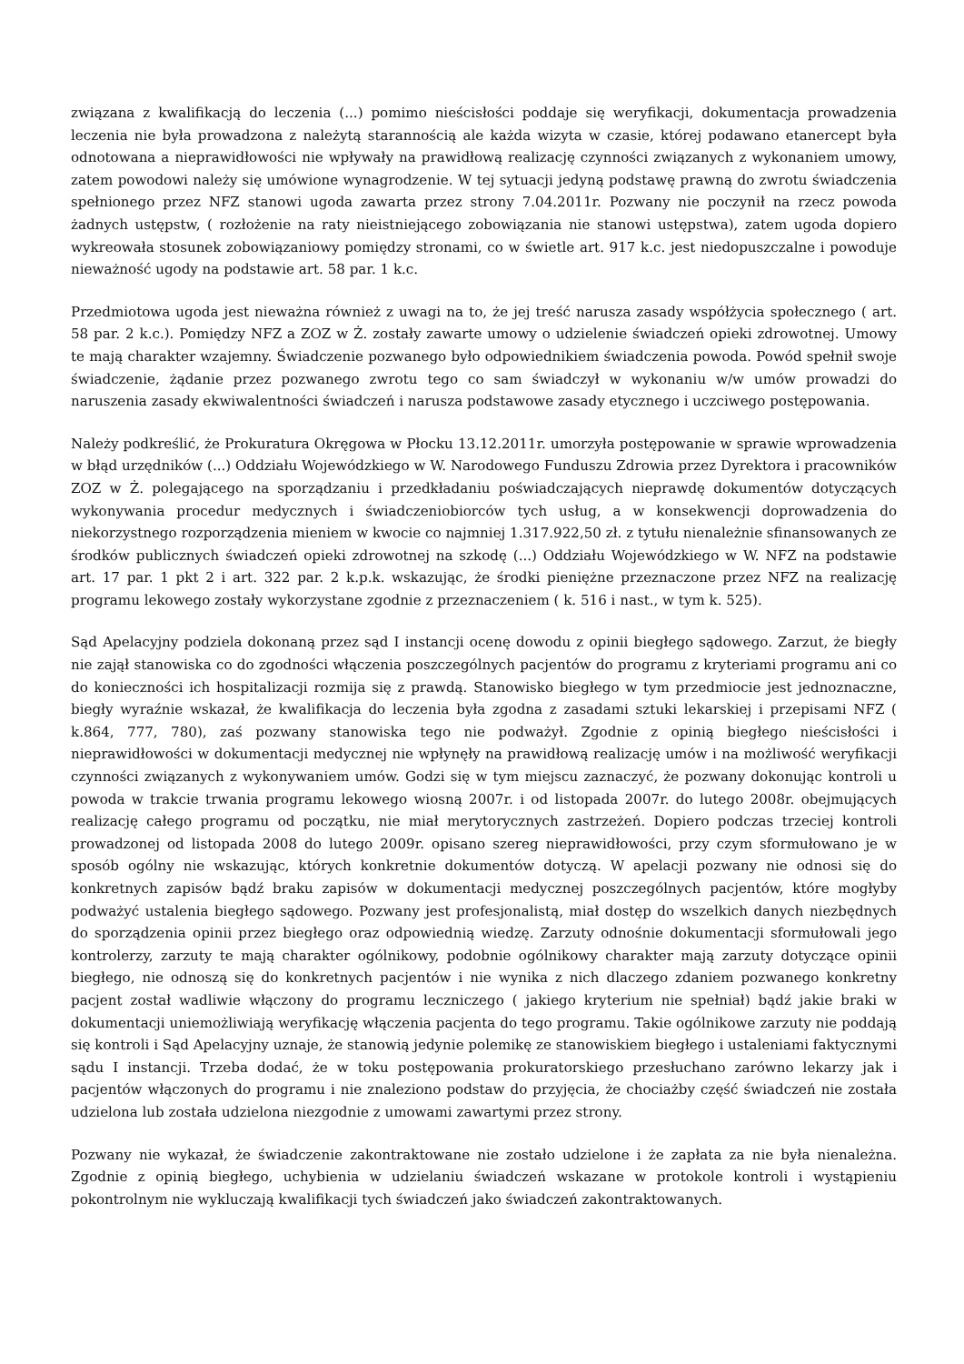związana z kwalifikacją do leczenia (...) pomimo nieścisłości poddaje się weryfikacji, dokumentacja prowadzenia leczenia nie była prowadzona z należytą starannością ale każda wizyta w czasie, której podawano etanercept była odnotowana a nieprawidłowości nie wpływały na prawidłową realizację czynności związanych z wykonaniem umowy, zatem powodowi należy się umówione wynagrodzenie. W tej sytuacji jedyną podstawę prawną do zwrotu świadczenia spełnionego przez NFZ stanowi ugoda zawarta przez strony 7.04.2011r. Pozwany nie poczynił na rzecz powoda żadnych ustępstw, ( rozłożenie na raty nieistniejącego zobowiązania nie stanowi ustępstwa), zatem ugoda dopiero wykreowała stosunek zobowiązaniowy pomiędzy stronami, co w świetle art. 917 k.c. jest niedopuszczalne i powoduje nieważność ugody na podstawie art. 58 par. 1 k.c.
Przedmiotowa ugoda jest nieważna również z uwagi na to, że jej treść narusza zasady współżycia społecznego ( art. 58 par. 2 k.c.). Pomiędzy NFZ a ZOZ w Ż. zostały zawarte umowy o udzielenie świadczeń opieki zdrowotnej. Umowy te mają charakter wzajemny. Świadczenie pozwanego było odpowiednikiem świadczenia powoda. Powód spełnił swoje świadczenie, żądanie przez pozwanego zwrotu tego co sam świadczył w wykonaniu w/w umów prowadzi do naruszenia zasady ekwiwalentności świadczeń i narusza podstawowe zasady etycznego i uczciwego postępowania.
Należy podkreślić, że Prokuratura Okręgowa w Płocku 13.12.2011r. umorzyła postępowanie w sprawie wprowadzenia w błąd urzędników (...) Oddziału Wojewódzkiego w W. Narodowego Funduszu Zdrowia przez Dyrektora i pracowników ZOZ w Ż. polegającego na sporządzaniu i przedkładaniu poświadczających nieprawdę dokumentów dotyczących wykonywania procedur medycznych i świadczeniobiorców tych usług, a w konsekwencji doprowadzenia do niekorzystnego rozporządzenia mieniem w kwocie co najmniej 1.317.922,50 zł. z tytułu nienależnie sfinansowanych ze środków publicznych świadczeń opieki zdrowotnej na szkodę (...) Oddziału Wojewódzkiego w W. NFZ na podstawie art. 17 par. 1 pkt 2 i art. 322 par. 2 k.p.k. wskazując, że środki pieniężne przeznaczone przez NFZ na realizację programu lekowego zostały wykorzystane zgodnie z przeznaczeniem ( k. 516 i nast., w tym k. 525).
Sąd Apelacyjny podziela dokonaną przez sąd I instancji ocenę dowodu z opinii biegłego sądowego. Zarzut, że biegły nie zajął stanowiska co do zgodności włączenia poszczególnych pacjentów do programu z kryteriami programu ani co do konieczności ich hospitalizacji rozmija się z prawdą. Stanowisko biegłego w tym przedmiocie jest jednoznaczne, biegły wyraźnie wskazał, że kwalifikacja do leczenia była zgodna z zasadami sztuki lekarskiej i przepisami NFZ ( k.864, 777, 780), zaś pozwany stanowiska tego nie podważył. Zgodnie z opinią biegłego nieścisłości i nieprawidłowości w dokumentacji medycznej nie wpłynęły na prawidłową realizację umów i na możliwość weryfikacji czynności związanych z wykonywaniem umów. Godzi się w tym miejscu zaznaczyć, że pozwany dokonując kontroli u powoda w trakcie trwania programu lekowego wiosną 2007r. i od listopada 2007r. do lutego 2008r. obejmujących realizację całego programu od początku, nie miał merytorycznych zastrzeżeń. Dopiero podczas trzeciej kontroli prowadzonej od listopada 2008 do lutego 2009r. opisano szereg nieprawidłowości, przy czym sformułowano je w sposób ogólny nie wskazując, których konkretnie dokumentów dotyczą. W apelacji pozwany nie odnosi się do konkretnych zapisów bądź braku zapisów w dokumentacji medycznej poszczególnych pacjentów, które mogłyby podważyć ustalenia biegłego sądowego. Pozwany jest profesjonalistą, miał dostęp do wszelkich danych niezbędnych do sporządzenia opinii przez biegłego oraz odpowiednią wiedzę. Zarzuty odnośnie dokumentacji sformułowali jego kontrolerzy, zarzuty te mają charakter ogólnikowy, podobnie ogólnikowy charakter mają zarzuty dotyczące opinii biegłego, nie odnoszą się do konkretnych pacjentów i nie wynika z nich dlaczego zdaniem pozwanego konkretny pacjent został wadliwie włączony do programu leczniczego ( jakiego kryterium nie spełniał) bądź jakie braki w dokumentacji uniemożliwiają weryfikację włączenia pacjenta do tego programu. Takie ogólnikowe zarzuty nie poddają się kontroli i Sąd Apelacyjny uznaje, że stanowią jedynie polemikę ze stanowiskiem biegłego i ustaleniami faktycznymi sądu I instancji. Trzeba dodać, że w toku postępowania prokuratorskiego przesłuchano zarówno lekarzy jak i pacjentów włączonych do programu i nie znaleziono podstaw do przyjęcia, że chociażby część świadczeń nie została udzielona lub została udzielona niezgodnie z umowami zawartymi przez strony.
Pozwany nie wykazał, że świadczenie zakontraktowane nie zostało udzielone i że zapłata za nie była nienależna. Zgodnie z opinią biegłego, uchybienia w udzielaniu świadczeń wskazane w protokole kontroli i wystąpieniu pokontrolnym nie wykluczają kwalifikacji tych świadczeń jako świadczeń zakontraktowanych.